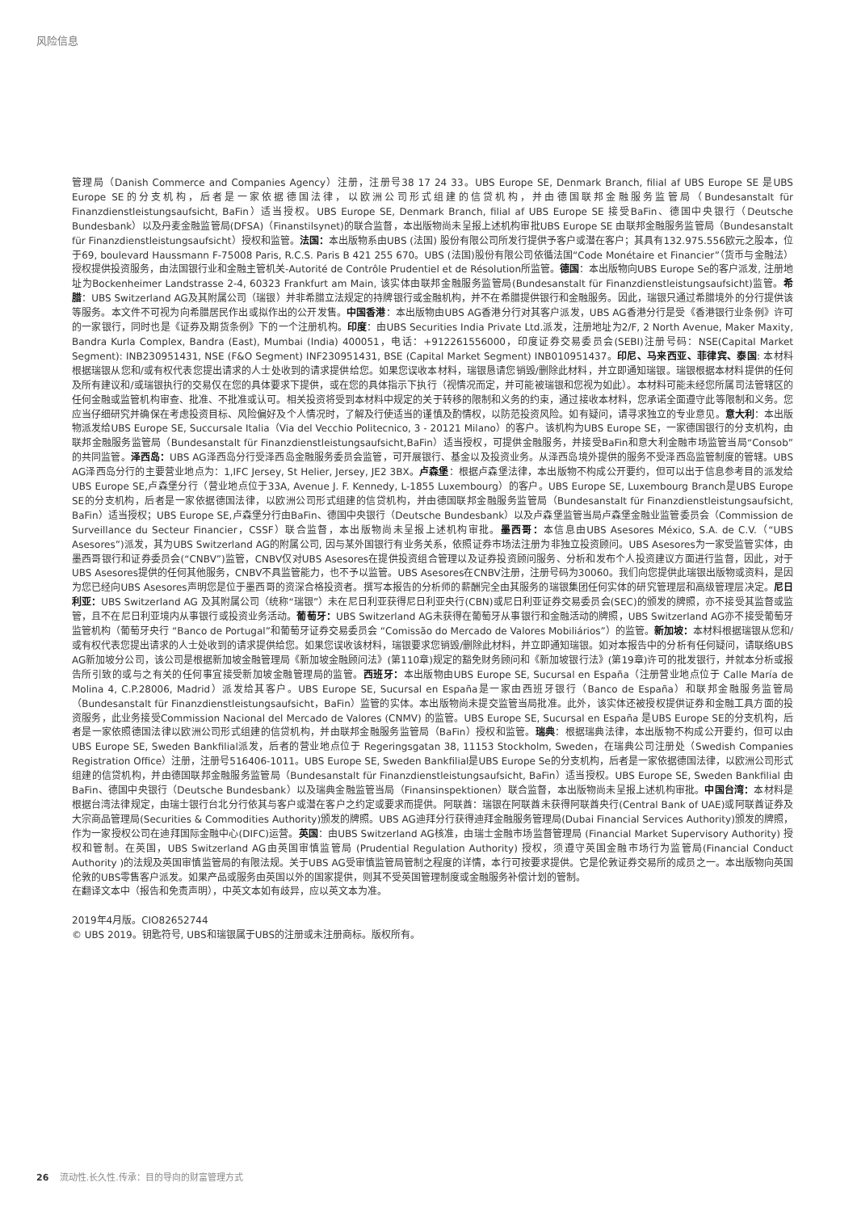风险信息
管理局（Danish Commerce and Companies Agency）注册，注册号38 17 24 33。UBS Europe SE, Denmark Branch, filial af UBS Europe SE 是UBS Europe SE的分支机构，后者是一家依据德国法律，以欧洲公司形式组建的信贷机构，并由德国联邦金融服务监管局（Bundesanstalt für Finanzdienstleistungsaufsicht, BaFin）适当授权。UBS Europe SE, Denmark Branch, filial af UBS Europe SE 接受BaFin、德国中央银行（Deutsche Bundesbank）以及丹麦金融监管局(DFSA)（Finanstilsynet)的联合监督，本出版物尚未呈报上述机构审批UBS Europe SE 由联邦金融服务监管局（Bundesanstalt für Finanzdienstleistungsaufsicht）授权和监管。法国：本出版物系由UBS (法国) 股份有限公司所发行提供予客户或潜在客户；其具有132.975.556欧元之股本，位于69, boulevard Haussmann F-75008 Paris, R.C.S. Paris B 421 255 670。UBS (法国)股份有限公司依循法国“Code Monétaire et Financier”（货币与金融法）授权提供投资服务，由法国银行业和金融主管机关-Autorité de Contrôle Prudentiel et de Résolution所监管。德国：本出版物向UBS Europe Se的客户派发, 注册地址为Bockenheimer Landstrasse 2-4, 60323 Frankfurt am Main, 该实体由联邦金融服务监管局(Bundesanstalt für Finanzdienstleistungsaufsicht)监管。希腊：UBS Switzerland AG及其附属公司（瑞银）并非希腊立法规定的持牌银行或金融机构，并不在希腊提供银行和金融服务。因此，瑞银只通过希腊境外的分行提供该等服务。本文件不可视为向希腊居民作出或拟作出的公开发售。中国香港：本出版物由UBS AG香港分行对其客户派发，UBS AG香港分行是受《香港银行业条例》许可的一家银行，同时也是《证券及期货条例》下的一个注册机构。印度：由UBS Securities India Private Ltd.派发，注册地址为2/F, 2 North Avenue, Maker Maxity, Bandra Kurla Complex, Bandra (East), Mumbai (India) 400051，电话：+912261556000，印度证券交易委员会(SEBI)注册号码：NSE(Capital Market Segment): INB230951431, NSE (F&O Segment) INF230951431, BSE (Capital Market Segment) INB010951437。印尼、马来西亚、菲律宾、泰国: 本材料根据瑞银从您和/或有权代表您提出请求的人士处收到的请求提供给您。如果您误收本材料，瑞银恳请您销毁/删除此材料，并立即通知瑞银。瑞银根据本材料提供的任何及所有建议和/或瑞银执行的交易仅在您的具体要求下提供，或在您的具体指示下执行（视情况而定，并可能被瑞银和您视为如此）。本材料可能未经您所属司法管辖区的任何金融或监管机构审查、批准、不批准或认可。相关投资将受到本材料中规定的关于转移的限制和义务的约束，通过接收本材料，您承诺全面遵守此等限制和义务。您应当仔细研究并确保在考虑投资目标、风险偏好及个人情况时，了解及行使适当的谨慎及酌情权，以防范投资风险。如有疑问，请寻求独立的专业意见。意大利：本出版物派发给UBS Europe SE, Succursale Italia（Via del Vecchio Politecnico, 3 - 20121 Milano）的客户。该机构为UBS Europe SE，一家德国银行的分支机构，由联邦金融服务监管局（Bundesanstalt für Finanzdienstleistungsaufsicht,BaFin）适当授权，可提供金融服务，并接受BaFin和意大利金融市场监管当局“Consob”的共同监管。泽西岛：UBS AG泽西岛分行受泽西岛金融服务委员会监管，可开展银行、基金以及投资业务。从泽西岛境外提供的服务不受泽西岛监管制度的管辖。UBS AG泽西岛分行的主要营业地点为：1,IFC Jersey, St Helier, Jersey, JE2 3BX。卢森堡：根据卢森堡法律，本出版物不构成公开要约，但可以出于信息参考目的派发给UBS Europe SE,卢森堡分行（营业地点位于33A, Avenue J. F. Kennedy, L-1855 Luxembourg）的客户。UBS Europe SE, Luxembourg Branch是UBS Europe SE的分支机构，后者是一家依据德国法律，以欧洲公司形式组建的信贷机构，并由德国联邦金融服务监管局（Bundesanstalt für Finanzdienstleistungsaufsicht, BaFin）适当授权；UBS Europe SE,卢森堡分行由BaFin、德国中央银行（Deutsche Bundesbank）以及卢森堡监管当局卢森堡金融业监管委员会（Commission de Surveillance du Secteur Financier，CSSF）联合监督，本出版物尚未呈报上述机构审批。墨西哥：本信息由UBS Asesores México, S.A. de C.V.（“UBS Asesores”)派发，其为UBS Switzerland AG的附属公司, 因与某外国银行有业务关系，依照证券市场法注册为非独立投资顾问。UBS Asesores为一家受监管实体，由墨西哥银行和证券委员会(“CNBV”)监管，CNBV仅对UBS Asesores在提供投资组合管理以及证券投资顾问服务、分析和发布个人投资建议方面进行监督，因此，对于UBS Asesores提供的任何其他服务，CNBV不具监管能力，也不予以监管。UBS Asesores在CNBV注册，注册号码为30060。我们向您提供此瑞银出版物或资料，是因为您已经向UBS Asesores声明您是位于墨西哥的资深合格投资者。撰写本报告的分析师的薪酬完全由其服务的瑞银集团任何实体的研究管理层和高级管理层决定。尼日利亚：UBS Switzerland AG 及其附属公司（统称“瑞银”）未在尼日利亚获得尼日利亚央行(CBN)或尼日利亚证券交易委员会(SEC)的颁发的牌照，亦不接受其监督或监管，且不在尼日利亚境内从事银行或投资业务活动。葡萄牙：UBS Switzerland AG未获得在葡萄牙从事银行和金融活动的牌照，UBS Switzerland AG亦不接受葡萄牙监管机构（葡萄牙央行 “Banco de Portugal”和葡萄牙证券交易委员会 “Comissão do Mercado de Valores Mobiliários”）的监管。新加坡：本材料根据瑞银从您和/或有权代表您提出请求的人士处收到的请求提供给您。如果您误收该材料，瑞银要求您销毁/删除此材料，并立即通知瑞银。如对本报告中的分析有任何疑问，请联络UBS AG新加坡分公司，该公司是根据新加坡金融管理局《新加坡金融顾问法》(第110章)规定的豁免财务顾问和《新加坡银行法》(第19章)许可的批发银行，并就本分析或报告所引致的或与之有关的任何事宜接受新加坡金融管理局的监管。西班牙：本出版物由UBS Europe SE, Sucursal en España（注册营业地点位于 Calle María de Molina 4, C.P.28006, Madrid）派发给其客户。UBS Europe SE, Sucursal en España是一家由西班牙银行（Banco de España）和联邦金融服务监管局（Bundesanstalt für Finanzdienstleistungsaufsicht，BaFin）监管的实体。本出版物尚未提交监管当局批准。此外，该实体还被授权提供证券和金融工具方面的投资服务，此业务接受Commission Nacional del Mercado de Valores (CNMV) 的监管。UBS Europe SE, Sucursal en España 是UBS Europe SE的分支机构，后者是一家依照德国法律以欧洲公司形式组建的信贷机构，并由联邦金融服务监管局（BaFin）授权和监管。瑞典：根据瑞典法律，本出版物不构成公开要约，但可以由UBS Europe SE, Sweden Bankfilial派发，后者的营业地点位于 Regeringsgatan 38, 11153 Stockholm, Sweden，在瑞典公司注册处（Swedish Companies Registration Office）注册，注册号516406-1011。UBS Europe SE, Sweden Bankfilial是UBS Europe Se的分支机构，后者是一家依据德国法律，以欧洲公司形式组建的信贷机构，并由德国联邦金融服务监管局（Bundesanstalt für Finanzdienstleistungsaufsicht, BaFin）适当授权。UBS Europe SE, Sweden Bankfilial 由BaFin、德国中央银行（Deutsche Bundesbank）以及瑞典金融监管当局（Finansinspektionen）联合监督，本出版物尚未呈报上述机构审批。中国台湾：本材料是根据台湾法律规定，由瑞士银行台北分行依其与客户或潜在客户之约定或要求而提供。阿联酋：瑞银在阿联酋未获得阿联酋央行(Central Bank of UAE)或阿联酋证券及大宗商品管理局(Securities & Commodities Authority)颁发的牌照。UBS AG迪拜分行获得迪拜金融服务管理局(Dubai Financial Services Authority)颁发的牌照，作为一家授权公司在迪拜国际金融中心(DIFC)运营。英国：由UBS Switzerland AG核准，由瑞士金融市场监督管理局 (Financial Market Supervisory Authority) 授权和管制。在英国，UBS Switzerland AG由英国审慎监管局 (Prudential Regulation Authority) 授权，须遵守英国金融市场行为监管局(Financial Conduct Authority )的法规及英国审慎监管局的有限法规。关于UBS AG受审慎监管局管制之程度的详情，本行可按要求提供。它是伦敦证券交易所的成员之一。本出版物向英国伦敦的UBS零售客户派发。如果产品或服务由英国以外的国家提供，则其不受英国管理制度或金融服务补偿计划的管制。
在翻译文本中（报告和免责声明），中英文本如有歧异，应以英文本为准。
2019年4月版。CIO82652744
© UBS 2019。钥匙符号, UBS和瑞银属于UBS的注册或未注册商标。版权所有。
26 流动性.长久性.传承：目的导向的财富管理方式